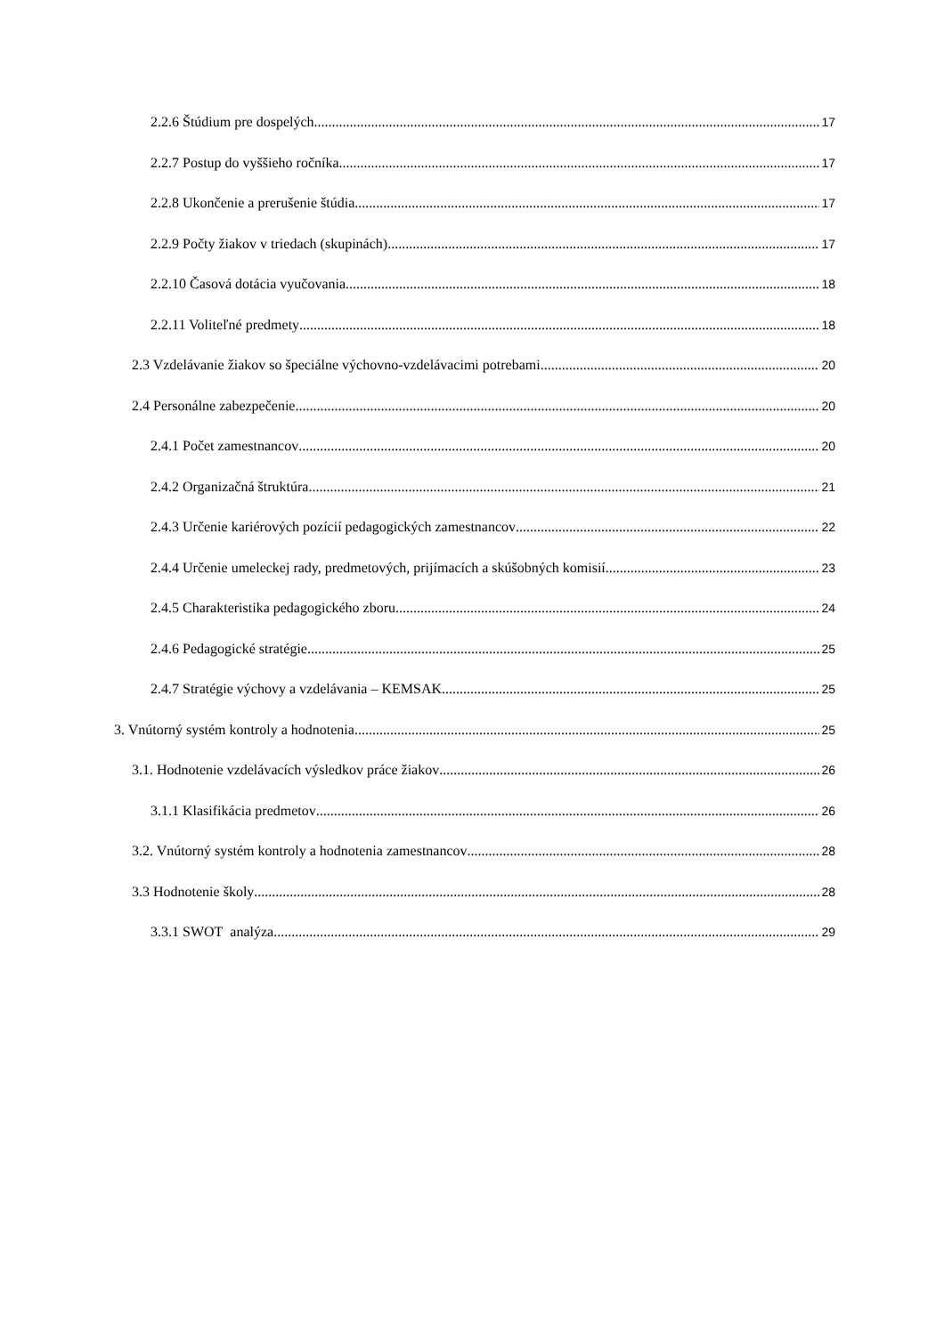2.2.6 Štúdium pre dospelých 17
2.2.7 Postup do vyššieho ročníka 17
2.2.8 Ukončenie a prerušenie štúdia 17
2.2.9 Počty žiakov v triedach (skupinách) 17
2.2.10 Časová dotácia vyučovania 18
2.2.11 Voliteľné predmety 18
2.3 Vzdelávanie žiakov so špeciálne výchovno-vzdelávacimi potrebami 20
2.4 Personálne zabezpečenie 20
2.4.1 Počet zamestnancov 20
2.4.2 Organizačná štruktúra 21
2.4.3 Určenie kariérových pozícií pedagogických zamestnancov 22
2.4.4 Určenie umeleckej rady, predmetových, prijímacích a skúšobných komisií 23
2.4.5 Charakteristika pedagogického zboru 24
2.4.6 Pedagogické stratégie 25
2.4.7 Stratégie výchovy a vzdelávania – KEMSAK 25
3. Vnútorný systém kontroly a hodnotenia 25
3.1. Hodnotenie vzdelávacích výsledkov práce žiakov 26
3.1.1 Klasifikácia predmetov 26
3.2. Vnútorný systém kontroly a hodnotenia zamestnancov 28
3.3 Hodnotenie školy 28
3.3.1 SWOT analýza 29